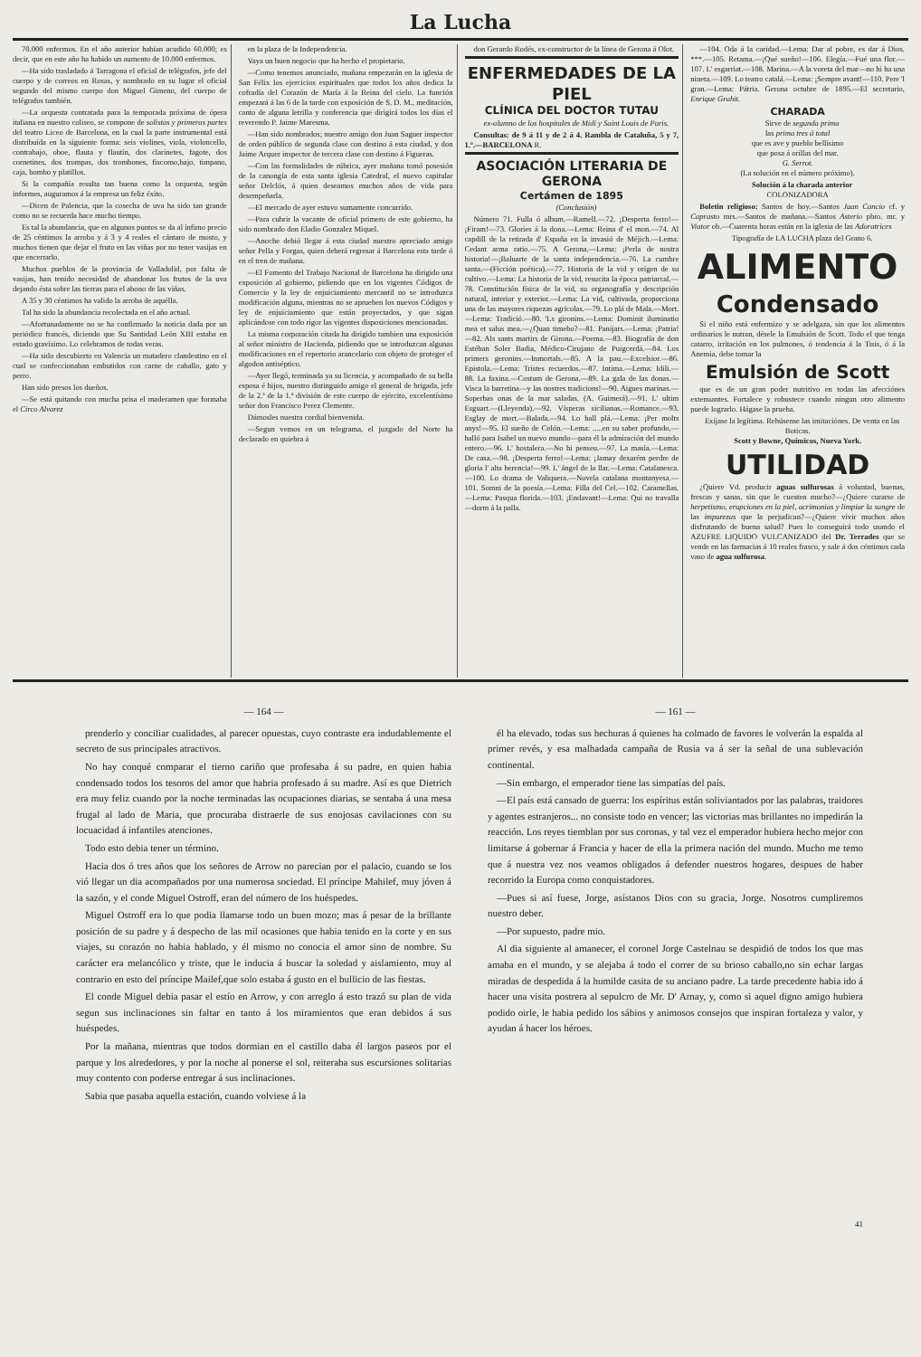La Lucha
70.000 enfermos. En el año anterior habían acudido 60.000; es decir, que en este año ha habido un aumento de 10.000 enfermos.
—Ha sido trasladado á Tarragona el oficial de telégrafos, jefe del cuerpo y de correos en Rosas, y nombrado en su lugar el oficial segundo del mismo cuerpo don Miguel Gimeno, del cuerpo de telégrafos también.
—La orquesta contratada para la temporada próxima de ópera italiana en nuestro coliseo, se compone de solistas y primeras partes del teatro Liceo de Barcelona, en la cual la parte instrumental está distribuída en la siguiente forma: seis violines, viola, violoncello, contrabajo, oboe, flauta y flautín, dos clarinetes, fagote, dos cornetines, dos trompas, dos trombones, fiscorno,bajo, timpano, caja, bombo y platillos.
Si la compañía resulta tan buena como la orquesta, según informes, auguramos á la empresa un feliz éxito.
—Dicen de Palencia, que la cosecha de uva ha sido tan grande como no se recuerda hace mucho tiempo.
Es tal la abundancia, que en algunos puntos se da al ínfimo precio de 25 céntimos la arroba y á 3 y 4 reales el cántaro de mosto, y muchos tienen que dejar el fruto en las viñas por no tener vasijas en que encerrarlo.
Muchos pueblos de la provincia de Valladolid, por falta de vasijas, han tenido necesidad de abandonar los frutos de la uva dejando ésta sobre las tierras para el abono de las viñas.
A 35 y 30 céntimos ha valido la arroba de aquélla.
Tal ha sido la abundancia recolectada en el año actual.
—Afortunadamente no se ha confirmado la noticia dada por un periódico francés, diciendo que Su Santidad León XIII estaba en estado gravísimo. Lo celebramos de todas veras.
—Ha sido descubierto en Valencia un matadero clandestino en el cual se confeccionaban embutidos con carne de caballo, gato y perro.
Han sido presos los dueños.
—Se está quitando con mucha prisa el maderamen que formaba el Circo Alvarez
en la plaza de la Independencia.
Vaya un buen negocio que ha hecho el propietario.
—Como tenemos anunciado, mañana empezarán en la iglesia de San Félix los ejercicios espirituales que todos los años dedica la cofradía del Corazón de María á la Reina del cielo. La función empezará á las 6 de la tarde con exposición de S. D. M., meditación, canto de alguna letrilla y conferencia que dirigirá todos los días el reverendo P. Jaime Maresma.
—Han sido nombrados; nuestro amigo don Juan Saguer inspector de orden público de segunda clase con destino á esta ciudad, y don Jaime Arquer inspector de tercera clase con destino á Figueras.
—Con las formalidades de rúbrica, ayer mañana tomó posesión de la canongía de esta santa iglesia Catedral, el nuevo capitular señor Delclós, á quien deseamos muchos años de vida para desempeñarla.
—El mercado de ayer estuvo sumamente concurrido.
—Para cubrir la vacante de oficial primero de este gobierno, ha sido nombrado don Eladio Gonzalez Miquel.
—Anoche debió llegar á esta ciudad nuestro apreciado amigo señor Pella y Forgas, quien deberá regresar á Barcelona esta tarde ó en el tren de mañana.
—El Fomento del Trabajo Nacional de Barcelona ha dirigido una exposición al gobierno, pidiendo que en los vigentes Códigos de Comercio y la ley de enjuiciamiento mercantil no se introduzca modificación alguna, mientras no se aprueben los nuevos Códigos y ley de enjuiciamiento que están proyectados, y que sigan aplicándose con todo rigor las vigentes disposiciones mencionadas.
La misma corporación citada ha dirigido tambien una exposición al señor ministro de Hacienda, pidiendo que se introduzcan algunas modificaciones en el repertorio arancelario con objeto de proteger el algodon antiséptico.
—Ayer llegó, terminada ya su licencia, y acompañado de su bella esposa é hijos, nuestro distinguido amigo el general de brigada, jefe de la 2.ª de la 1.ª división de este cuerpo de ejército, excelentísimo señor don Francisco Perez Clemente.
Dámosles nuestra cordial bienvenida.
—Segun vemos en un telegrama, el juzgado del Norte ha declarado en quiebra á
don Gerardo Rodés, ex-constructor de la línea de Gerona á Olot.
ENFERMEDADES DE LA PIEL
CLÍNICA DEL DOCTOR TUTAU
ex-alumno de los hospitales de Midi y Saint Louis de Paris.
Consultas: de 9 á 11 y de 2 á 4. Rambla de Cataluña, 5 y 7, 1.º.—BARCELONA R.
ASOCIACIÓN LITERARIA DE GERONA
Certámen de 1895
(Conclusión)
Número 71. Fulla ó album.—Ramell.—72. ¡Desperta ferro!—¡Firam!—73. Glories á la dona.—Lema: Reina d' el mon.—74. Al capdill de la retirada d' España en la invasió de Méjich.—Lema: Cedant arma ratio.—75. A Gerona.—Lema: ¡Perla de nostra historia!—¡Baluarte de la santa independencia.—76. La cumbre santa.—(Ficción poética).—77. Historia de la vid y orígen de su cultivo.—Lema: La historia de la vid, resucita la época patriarcal.—78. Constitución física de la vid, su organografía y descripción natural, interior y exterior.—Lema: La vid, cultivada, proporciona una de las mayores riquezas agrícolas.—79. Lo plá de Mala.—Mort.—Lema: Tradició.—80. 'Ls gironins.—Lema: Dominit iluminatio mea et salus mea.—¿Quan timebo?—81. Panijars.—Lema: ¡Patria!—82. Als sants martirs de Girona.—Poema.—83. Biografía de don Estéban Soler Badia, Médico-Cirujano de Puigcerdá.—84. Los primers geronins.—Inmortals.—85. A la pau.—Excelsior.—86. Epistola.—Lema: Tristes recuerdos.—87. Intima.—Lema: Idili.—88. La faxina.—Costum de Gerona.—89. La gala de las donas.—Visca la barretina—y las nostres tradicions!—90. Aigues marinas.—Soperbas onas de la mar saladas. (A. Guimerá).—91. L' ultim Esguart.—(Lleyenda).—92. Vísperas sicilianas.—Romance.—93. Esglay de mort.—Balada.—94. Lo ball plá.—Lema: ¡Per molts anys!—95. El sueño de Colón.—Lema: .....en su saber profundo,—halló para Isabel un nuevo mundo—para él la admiración del mundo entero.—96. L' hostalera.—No hi penseu.—97. La masía.—Lema: De casa.—98. ¡Desperta ferro!—Lema: ¡Jamay dexarém perdre de gloria l' alta herencia!—99. L' ángel de la llar.—Lema: Catalanesca.—100. Lo drama de Valiquera.—Novela catalana montanyesa.—101. Somni de la poesía.—Lema: Filla del Cel.—102. Caramellas.—Lema: Pasqua florida.—103. ¡Endavant!—Lema: Qui no travalla—dorm á la palla.
—104. Oda á la caridad.—Lema: Dar al pobre, es dar á Dios. ***.—105. Retama.—¡Qué sueño!—106. Elegía.—Fué una flor.—107. L' esgarriat.—108. Marina.—A la voreta del mar—no hi ha una nineta.—109. Lo teatro catalá.—Lema: ¡Sempre avant!—110. Pere 'l gran.—Lema: Pátria. Gerona octubre de 1895.—El secretario, Enrique Grahit.
CHARADA
Sirve de segunda prima
las prima tres á total
que es ave y pueblo bellísimo
que posa á orillas del mar.
G. Serrot.
(La solución en el número próximo).
Solución á la charada anterior
COLONIZADORA
Boletin religioso: Santos de hoy.—Santos Juan Cancio cf. y Caprasto mrs.—Santos de mañana.—Santos Asterio pbro. mr. y Viator ob.—Cuarenta horas están en la iglesia de las Adoratrices
Tipografía de LA LUCHA plaza del Grano 6.
ALIMENTO
Condensado
Si el niño está enfermizo y se adelgaza, sin que los alimentos ordinarios le nutran, désele la Emulsión de Scott. Todo el que tenga catarro, irritación en los pulmones, ó tendencia á la Tisis, ó á la Anemia, debe tomar la
Emulsión de Scott
que es de un gran poder nutritivo en todas las afecciónes extenuantes. Fortalece y robustece cuando ningun otro alimento puede lograrlo. Hágase la prueba.
Exíjase la legítima. Rehúsense las imitaciónes. De venta en las Boticas.
Scott y Bowne, Químicos, Nueva York.
UTILIDAD
¿Quiere Vd. producir aguas sulfurosas á voluntad, buenas, frescas y sanas, sin que le cuesten mucho?—¿Quiere curarse de herpetismo, erupciones en la piel, acrimonias y limpiar la sangre de las impurezas que la perjudican?—¿Quiere vivir muchos años disfrutando de buena salud? Pues lo conseguirá todo usando el AZUFRE LIQUIDO VULCANIZADO del Dr. Terrades que se vende en las farmacias á 10 reales frasco, y sale á dos céntimos cada vaso de agua sulfurosa.
— 164 —
prenderlo y conciliar cualidades, al parecer opuestas, cuyo contraste era indudablemente el secreto de sus principales atractivos.
No hay conqué comparar el tierno cariño que profesaba á su padre, en quien habia condensado todos los tesoros del amor que habria profesado á su madre. Así es que Dietrich era muy feliz cuando por la noche terminadas las ocupaciones diarias, se sentaba á una mesa frugal al lado de Maria, que procuraba distraerle de sus enojosas cavilaciones con su locuacidad á infantiles atenciones.
Todo esto debia tener un término.
Hacia dos ó tres años que los señores de Arrow no parecian por el palacio, cuando se los vió llegar un dia acompañados por una numerosa sociedad. El príncipe Mahilef, muy jóven á la sazón, y el conde Miguel Ostroff, eran del número de los huéspedes.
Miguel Ostroff era lo que podia llamarse todo un buen mozo; mas á pesar de la brillante posición de su padre y á despecho de las mil ocasiones que habia tenido en la corte y en sus viajes, su corazón no habia hablado, y él mismo no conocia el amor sino de nombre. Su carácter era melancólico y triste, que le inducia á buscar la soledad y aislamiento, muy al contrario en esto del príncipe Mailef,que solo estaba á gusto en el bullicio de las fiestas.
El conde Miguel debia pasar el estío en Arrow, y con arreglo á esto trazó su plan de vida segun sus inclinaciones sin faltar en tanto á los miramientos que eran debidos á sus huéspedes.
Por la mañana, mientras que todos dormian en el castillo daba él largos paseos por el parque y los alrededores, y por la noche al ponerse el sol, reiteraba sus escursiones solitarias muy contento con poderse entregar á sus inclinaciones.
Sabia que pasaba aquella estación, cuando volviese á la
— 161 —
él ha elevado, todas sus hechuras á quienes ha colmado de favores le volverán la espalda al primer revés, y esa malhadada campaña de Rusia va á ser la señal de una sublevación continental.
—Sin embargo, el emperador tiene las simpatías del país.
—El país está cansado de guerra: los espíritus están soliviantados por las palabras, traidores y agentes estranjeros... no consiste todo en vencer; las victorias mas brillantes no impedirán la reacción. Los reyes tiemblan por sus coronas, y tal vez el emperador hubiera hecho mejor con limitarse á gobernar á Francia y hacer de ella la primera nación del mundo. Mucho me temo que á nuestra vez nos veamos obligados á defender nuestros hogares, despues de haber recorrido la Europa como conquistadores.
—Pues si así fuese, Jorge, asístanos Dios con su gracia, Jorge. Nosotros cumpliremos nuestro deber.
—Por supuesto, padre mio.
Al dia siguiente al amanecer, el coronel Jorge Castelnau se despidió de todos los que mas amaba en el mundo, y se alejaba á todo el correr de su brioso caballo,no sin echar largas miradas de despedida á la humilde casita de su anciano padre. La tarde precedente habia ido á hacer una visita postrera al sepulcro de Mr. D' Arnay, y, como si aquel digno amigo hubiera podido oirle, le habia pedido los sábios y animosos consejos que inspiran fortaleza y valor, y ayudan á hacer los héroes.
41